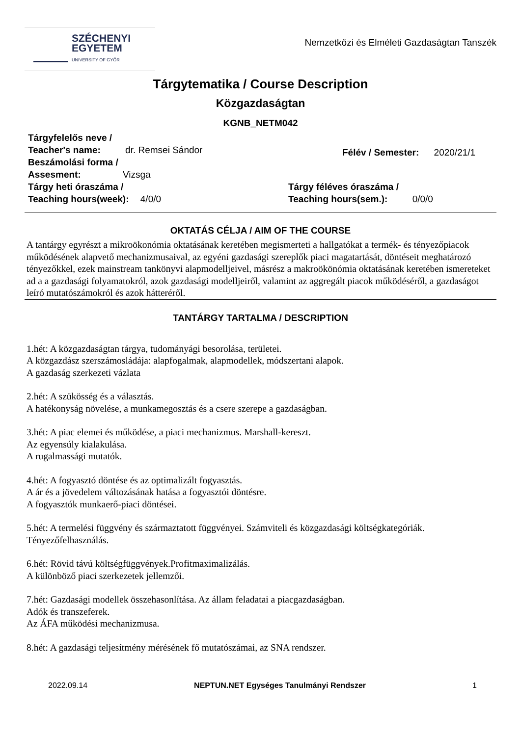SZÉCHENYI
EGYETEM
UNIVERSITY OF GYŐR
Nemzetközi és Elméleti Gazdaságtan Tanszék
Tárgytematika / Course Description
Közgazdaságtan
KGNB_NETM042
Tárgyfelelős neve /
Teacher's name: dr. Remsei Sándor
Beszámolási forma /
Assesment: Vizsga
Félév / Semester: 2020/21/1
Tárgy heti óraszáma /
Teaching hours(week): 4/0/0
Tárgy féléves óraszáma /
Teaching hours(sem.): 0/0/0
OKTATÁS CÉLJA / AIM OF THE COURSE
A tantárgy egyrészt a mikroökonómia oktatásának keretében megismerteti a hallgatókat a termék- és tényezőpiacok működésének alapvető mechanizmusaival, az egyéni gazdasági szereplők piaci magatartását, döntéseit meghatározó tényezőkkel, ezek mainstream tankönyvi alapmodelljeivel, másrész a makroökönómia oktatásának keretében ismereteket ad a a gazdasági folyamatokról, azok gazdasági modelljeiről, valamint az aggregált piacok működéséről, a gazdaságot leíró mutatószámokról és azok hátteréről.
TANTÁRGY TARTALMA / DESCRIPTION
1.hét: A közgazdaságtan tárgya, tudományági besorolása, területei.
A közgazdász szerszámosládája: alapfogalmak, alapmodellek, módszertani alapok.
A gazdaság szerkezeti vázlata
2.hét: A szükösség és a választás.
A hatékonyság növelése, a munkamegosztás és a csere szerepe a gazdaságban.
3.hét: A piac elemei és működése, a piaci mechanizmus. Marshall-kereszt.
Az egyensúly kialakulása.
A rugalmassági mutatók.
4.hét: A fogyasztó döntése és az optimalizált fogyasztás.
A ár és a jövedelem változásának hatása a fogyasztói döntésre.
A fogyasztók munkaerő-piaci döntései.
5.hét: A termelési függvény és származtatott függvényei. Számviteli és közgazdasági költségkategóriák.
Tényezőfelhasználás.
6.hét: Rövid távú költségfüggvények.Profitmaximalizálás.
A különböző piaci szerkezetek jellemzői.
7.hét: Gazdasági modellek összehasonlítása. Az állam feladatai a piacgazdaságban.
Adók és transzeferek.
Az ÁFA működési mechanizmusa.
8.hét: A gazdasági teljesítmény mérésének fő mutatószámai, az SNA rendszer.
2022.09.14 NEPTUN.NET Egységes Tanulmányi Rendszer 1